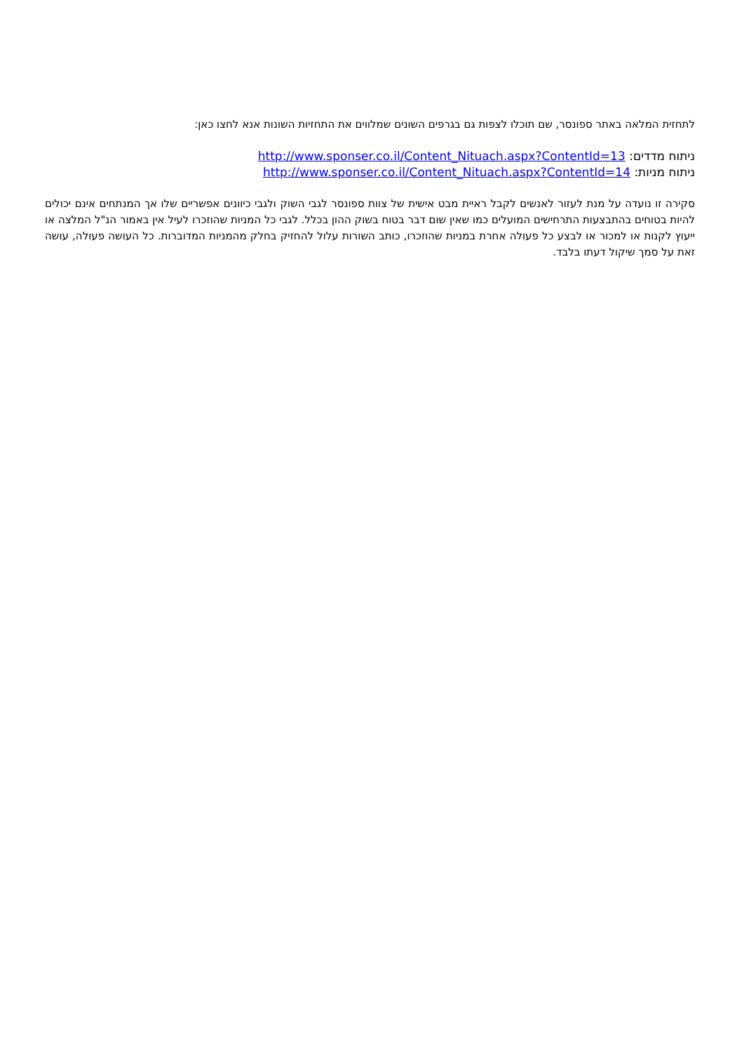לתחזית המלאה באתר ספונסר, שם תוכלו לצפות גם בגרפים השונים שמלווים את התחזיות השונות אנא לחצו כאן:
ניתוח מדדים: http://www.sponser.co.il/Content_Nituach.aspx?ContentId=13
ניתוח מניות: http://www.sponser.co.il/Content_Nituach.aspx?ContentId=14
סקירה זו נועדה על מנת לעזור לאנשים לקבל ראיית מבט אישית של צוות ספונסר לגבי השוק ולגבי כיוונים אפשריים שלו אך המנתחים אינם יכולים להיות בטוחים בהתבצעות התרחישים המועלים כמו שאין שום דבר בטוח בשוק ההון בכלל. לגבי כל המניות שהוזכרו לעיל אין באמור הנ"ל המלצה או ייעוץ לקנות או למכור או לבצע כל פעולה אחרת במניות שהוזכרו, כותב השורות עלול להחזיק בחלק מהמניות המדוברות. כל העושה פעולה, עושה זאת על סמך שיקול דעתו בלבד.